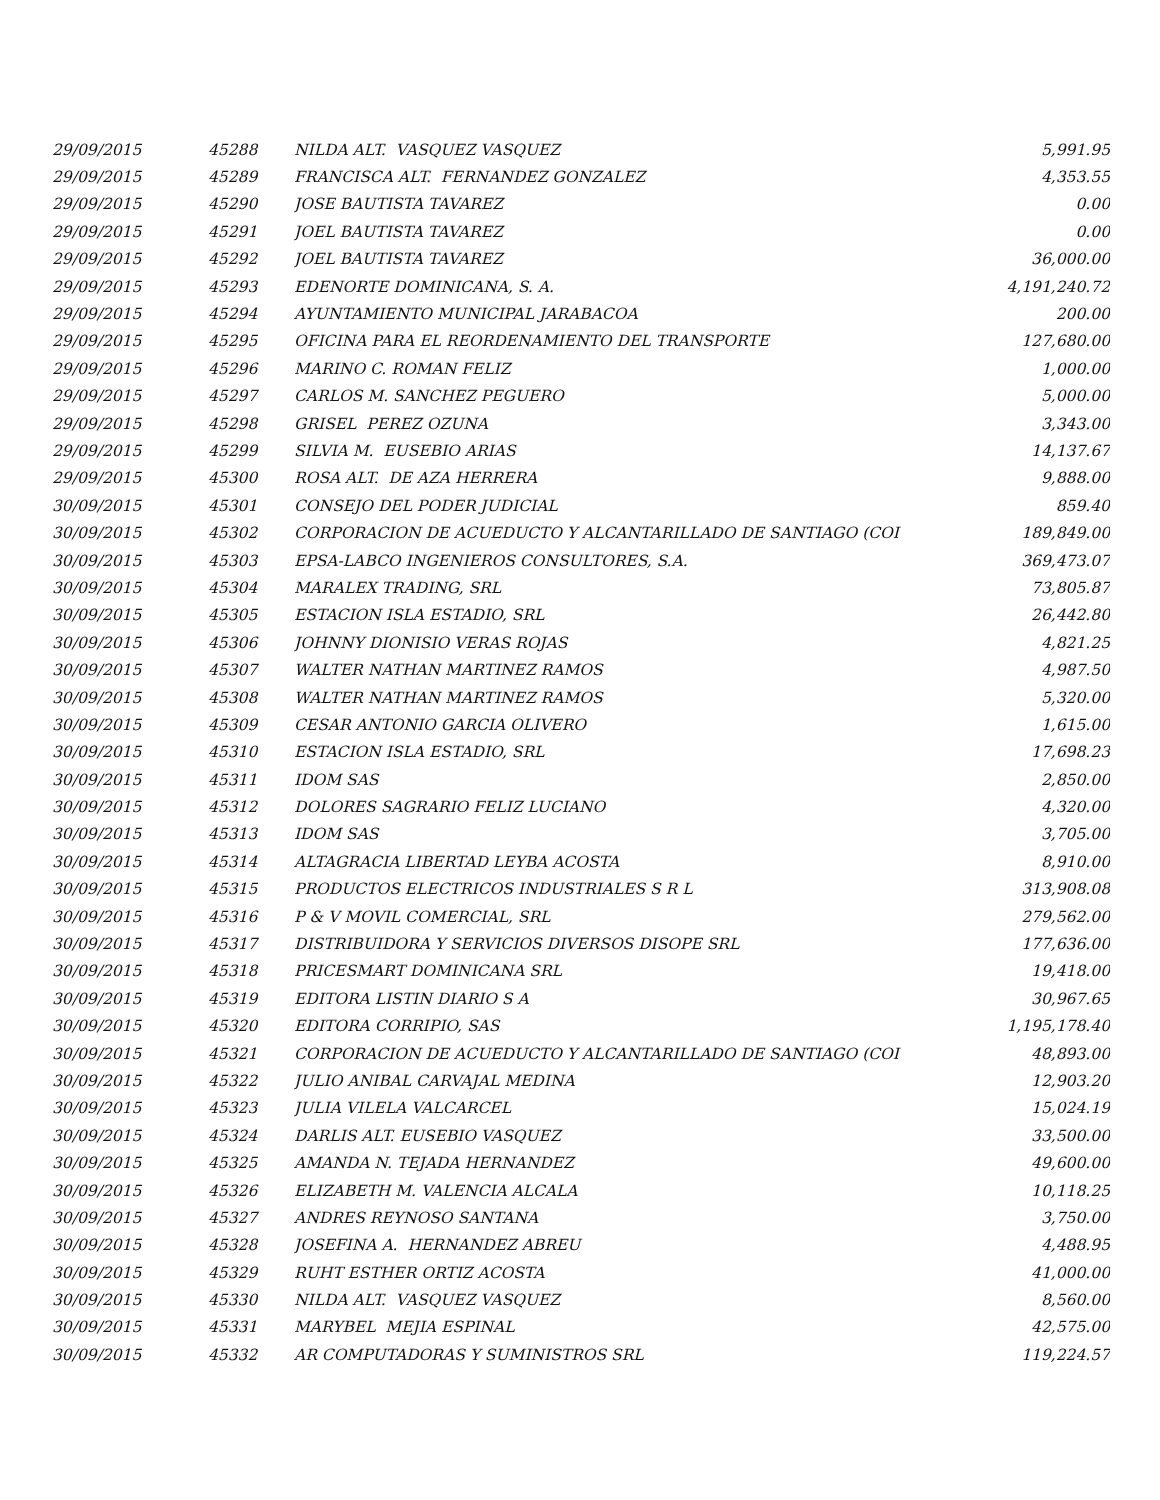| 29/09/2015 | 45288 | NILDA ALT. VASQUEZ VASQUEZ | 5,991.95 |
| 29/09/2015 | 45289 | FRANCISCA ALT. FERNANDEZ GONZALEZ | 4,353.55 |
| 29/09/2015 | 45290 | JOSE BAUTISTA TAVAREZ | 0.00 |
| 29/09/2015 | 45291 | JOEL BAUTISTA TAVAREZ | 0.00 |
| 29/09/2015 | 45292 | JOEL BAUTISTA TAVAREZ | 36,000.00 |
| 29/09/2015 | 45293 | EDENORTE DOMINICANA, S. A. | 4,191,240.72 |
| 29/09/2015 | 45294 | AYUNTAMIENTO MUNICIPAL JARABACOA | 200.00 |
| 29/09/2015 | 45295 | OFICINA PARA EL REORDENAMIENTO DEL TRANSPORTE | 127,680.00 |
| 29/09/2015 | 45296 | MARINO C. ROMAN FELIZ | 1,000.00 |
| 29/09/2015 | 45297 | CARLOS M. SANCHEZ PEGUERO | 5,000.00 |
| 29/09/2015 | 45298 | GRISEL PEREZ OZUNA | 3,343.00 |
| 29/09/2015 | 45299 | SILVIA M. EUSEBIO ARIAS | 14,137.67 |
| 29/09/2015 | 45300 | ROSA ALT. DE AZA HERRERA | 9,888.00 |
| 30/09/2015 | 45301 | CONSEJO DEL PODER JUDICIAL | 859.40 |
| 30/09/2015 | 45302 | CORPORACION DE ACUEDUCTO Y ALCANTARILLADO DE SANTIAGO (COI | 189,849.00 |
| 30/09/2015 | 45303 | EPSA-LABCO INGENIEROS CONSULTORES, S.A. | 369,473.07 |
| 30/09/2015 | 45304 | MARALEX TRADING, SRL | 73,805.87 |
| 30/09/2015 | 45305 | ESTACION ISLA ESTADIO, SRL | 26,442.80 |
| 30/09/2015 | 45306 | JOHNNY DIONISIO VERAS ROJAS | 4,821.25 |
| 30/09/2015 | 45307 | WALTER NATHAN MARTINEZ RAMOS | 4,987.50 |
| 30/09/2015 | 45308 | WALTER NATHAN MARTINEZ RAMOS | 5,320.00 |
| 30/09/2015 | 45309 | CESAR ANTONIO GARCIA OLIVERO | 1,615.00 |
| 30/09/2015 | 45310 | ESTACION ISLA ESTADIO, SRL | 17,698.23 |
| 30/09/2015 | 45311 | IDOM SAS | 2,850.00 |
| 30/09/2015 | 45312 | DOLORES SAGRARIO FELIZ LUCIANO | 4,320.00 |
| 30/09/2015 | 45313 | IDOM SAS | 3,705.00 |
| 30/09/2015 | 45314 | ALTAGRACIA LIBERTAD LEYBA ACOSTA | 8,910.00 |
| 30/09/2015 | 45315 | PRODUCTOS ELECTRICOS INDUSTRIALES S R L | 313,908.08 |
| 30/09/2015 | 45316 | P & V MOVIL COMERCIAL, SRL | 279,562.00 |
| 30/09/2015 | 45317 | DISTRIBUIDORA Y SERVICIOS DIVERSOS DISOPE SRL | 177,636.00 |
| 30/09/2015 | 45318 | PRICESMART DOMINICANA SRL | 19,418.00 |
| 30/09/2015 | 45319 | EDITORA LISTIN DIARIO S A | 30,967.65 |
| 30/09/2015 | 45320 | EDITORA CORRIPIO, SAS | 1,195,178.40 |
| 30/09/2015 | 45321 | CORPORACION DE ACUEDUCTO Y ALCANTARILLADO DE SANTIAGO (COI | 48,893.00 |
| 30/09/2015 | 45322 | JULIO ANIBAL CARVAJAL MEDINA | 12,903.20 |
| 30/09/2015 | 45323 | JULIA VILELA VALCARCEL | 15,024.19 |
| 30/09/2015 | 45324 | DARLIS ALT. EUSEBIO VASQUEZ | 33,500.00 |
| 30/09/2015 | 45325 | AMANDA N. TEJADA HERNANDEZ | 49,600.00 |
| 30/09/2015 | 45326 | ELIZABETH M. VALENCIA ALCALA | 10,118.25 |
| 30/09/2015 | 45327 | ANDRES REYNOSO SANTANA | 3,750.00 |
| 30/09/2015 | 45328 | JOSEFINA A. HERNANDEZ ABREU | 4,488.95 |
| 30/09/2015 | 45329 | RUHT ESTHER ORTIZ ACOSTA | 41,000.00 |
| 30/09/2015 | 45330 | NILDA ALT. VASQUEZ VASQUEZ | 8,560.00 |
| 30/09/2015 | 45331 | MARYBEL MEJIA ESPINAL | 42,575.00 |
| 30/09/2015 | 45332 | AR COMPUTADORAS Y SUMINISTROS SRL | 119,224.57 |